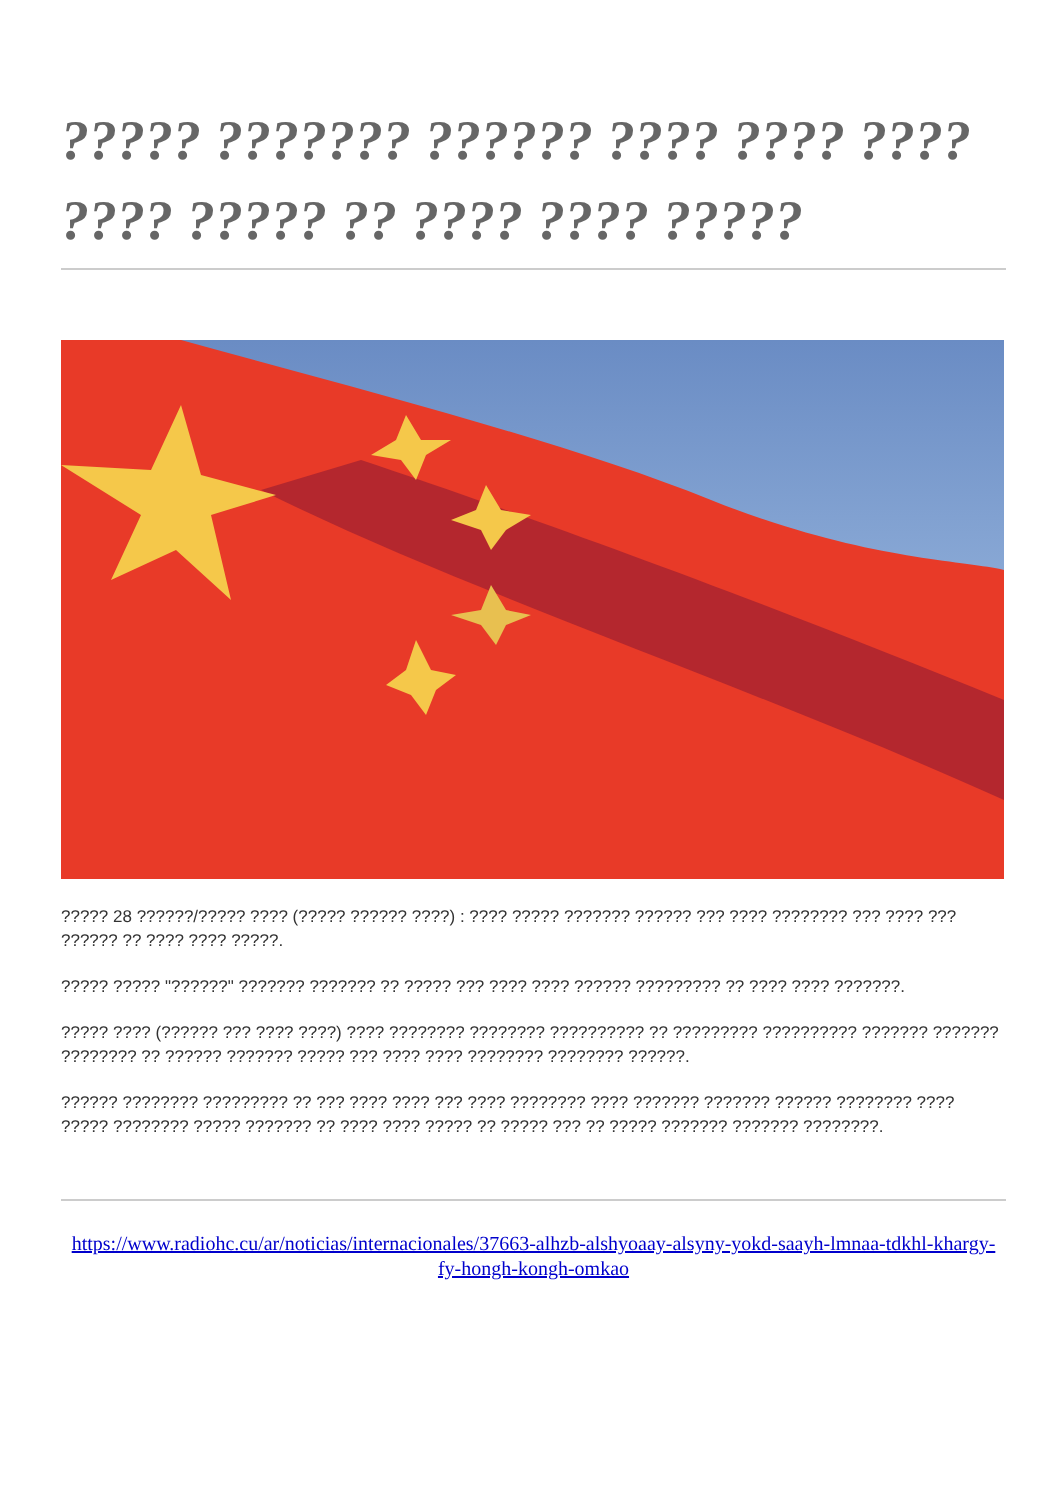????? ??????? ?????? ???? ???? ???? ???? ????? ?? ???? ???? ?????
????? 28 ??????/????? ???? (????? ?????? ????) : ???? ????? ??????? ?????? ??? ???? ???????? ??? ???? ??? ?????? ?? ???? ???? ?????.
????? ????? "??????" ??????? ??????? ?? ????? ??? ???? ???? ?????? ????????? ?? ???? ???? ???????.
????? ???? (?????? ??? ???? ????) ???? ???????? ???????? ?????????? ?? ????????? ?????????? ??????? ??????? ???????? ?? ?????? ??????? ????? ??? ???? ???? ???????? ???????? ??????.
?????? ???????? ????????? ?? ??? ???? ???? ??? ???? ???????? ???? ??????? ??????? ?????? ???????? ???? ????? ???????? ????? ??????? ?? ???? ???? ????? ?? ????? ??? ?? ????? ??????? ??????? ????????.
https://www.radiohc.cu/ar/noticias/internacionales/37663-alhzb-alshyoaay-alsyny-yokd-saayh-lmnaa-tdkhl-khargy-fy-hongh-kongh-omkao